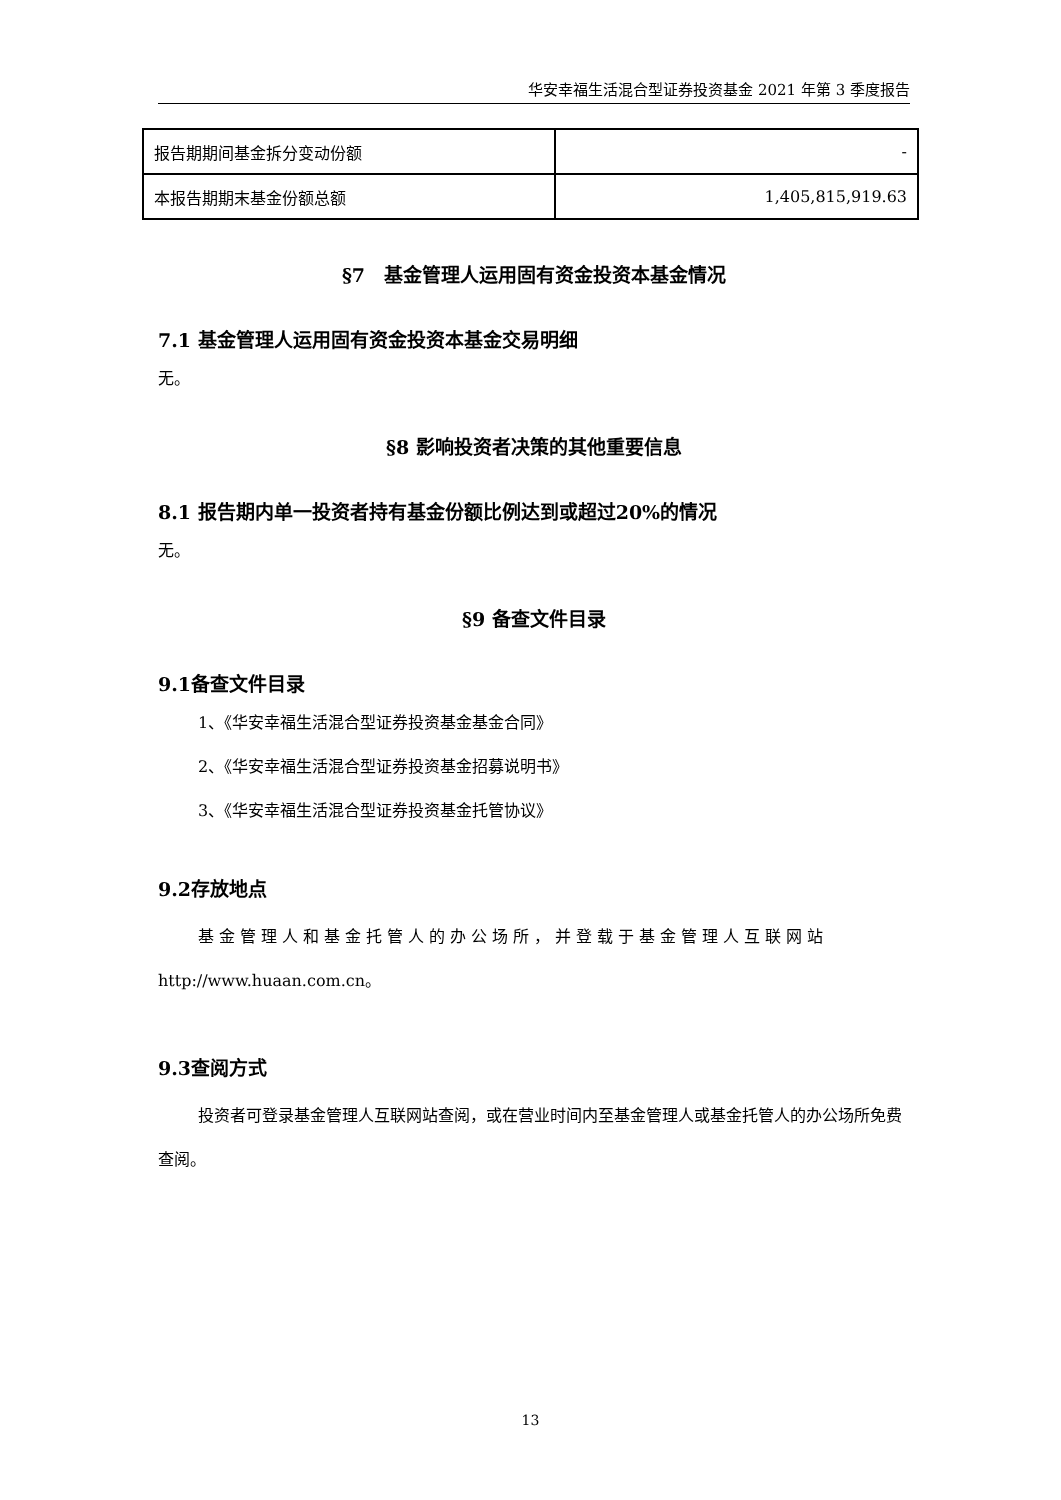华安幸福生活混合型证券投资基金 2021 年第 3 季度报告
| 报告期期间基金拆分变动份额 | - |
| 本报告期期末基金份额总额 | 1,405,815,919.63 |
§7　基金管理人运用固有资金投资本基金情况
7.1 基金管理人运用固有资金投资本基金交易明细
无。
§8 影响投资者决策的其他重要信息
8.1 报告期内单一投资者持有基金份额比例达到或超过20%的情况
无。
§9 备查文件目录
9.1备查文件目录
1、《华安幸福生活混合型证券投资基金基金合同》
2、《华安幸福生活混合型证券投资基金招募说明书》
3、《华安幸福生活混合型证券投资基金托管协议》
9.2存放地点
基金管理人和基金托管人的办公场所，并登载于基金管理人互联网站 http://www.huaan.com.cn。
9.3查阅方式
投资者可登录基金管理人互联网站查阅，或在营业时间内至基金管理人或基金托管人的办公场所免费查阅。
13